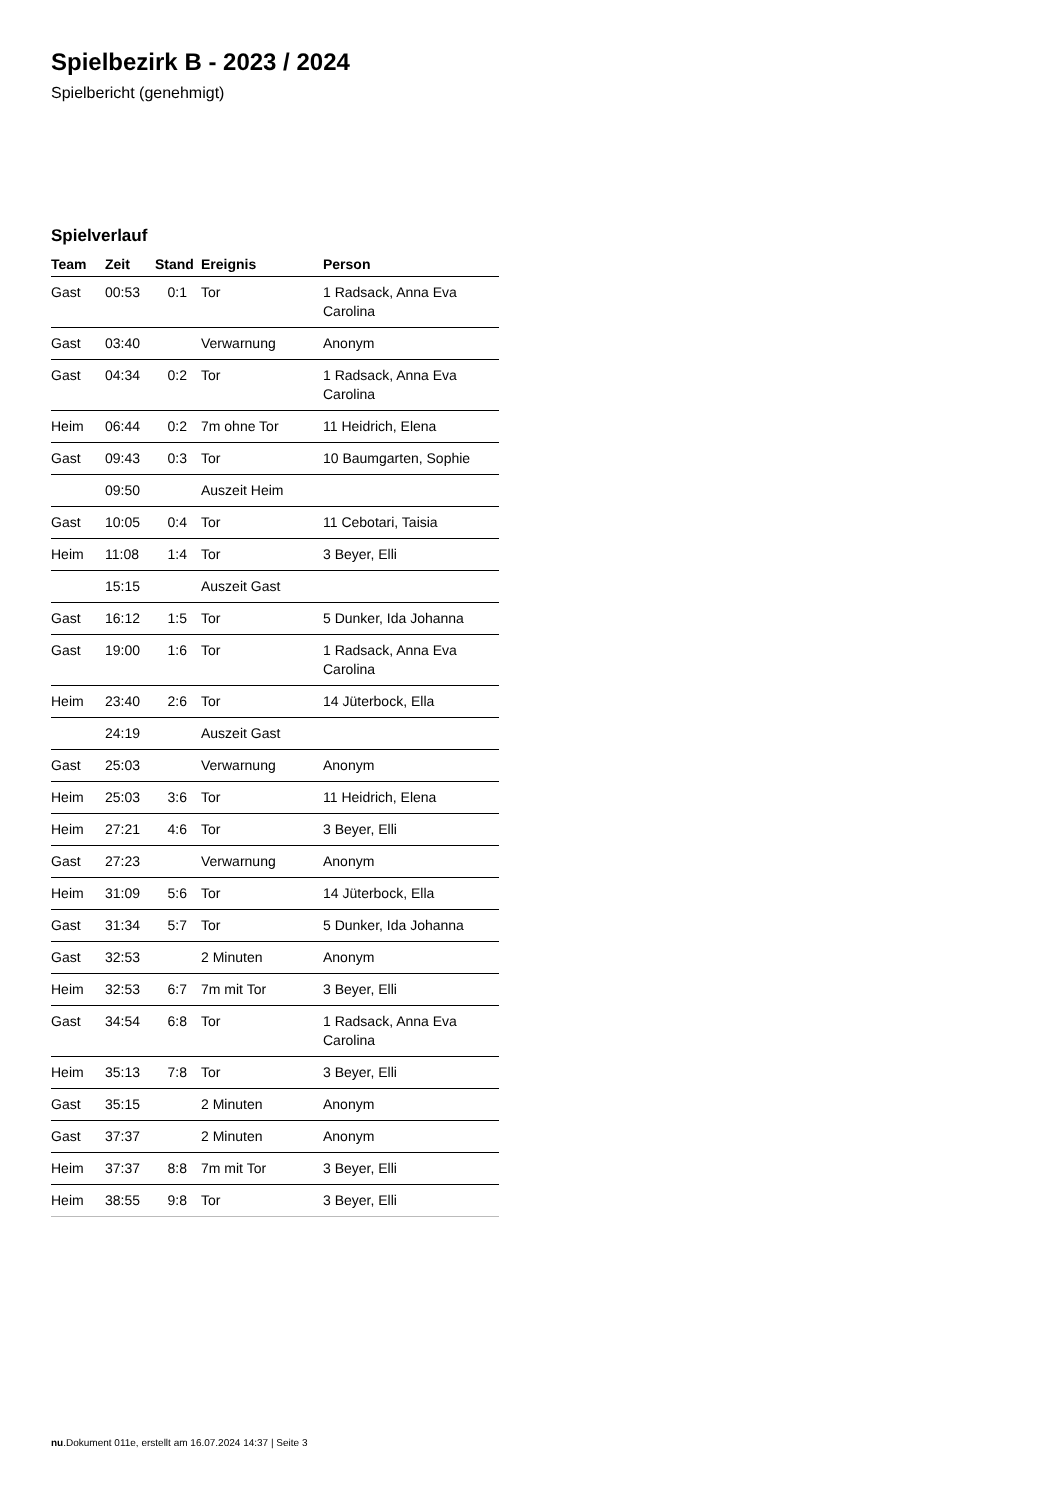Spielbezirk B - 2023 / 2024
Spielbericht (genehmigt)
Spielverlauf
| Team | Zeit | Stand | Ereignis | Person |
| --- | --- | --- | --- | --- |
| Gast | 00:53 | 0:1 | Tor | 1 Radsack, Anna Eva Carolina |
| Gast | 03:40 | | Verwarnung | Anonym |
| Gast | 04:34 | 0:2 | Tor | 1 Radsack, Anna Eva Carolina |
| Heim | 06:44 | 0:2 | 7m ohne Tor | 11 Heidrich, Elena |
| Gast | 09:43 | 0:3 | Tor | 10 Baumgarten, Sophie |
| | 09:50 | | Auszeit Heim | |
| Gast | 10:05 | 0:4 | Tor | 11 Cebotari, Taisia |
| Heim | 11:08 | 1:4 | Tor | 3 Beyer, Elli |
| | 15:15 | | Auszeit Gast | |
| Gast | 16:12 | 1:5 | Tor | 5 Dunker, Ida Johanna |
| Gast | 19:00 | 1:6 | Tor | 1 Radsack, Anna Eva Carolina |
| Heim | 23:40 | 2:6 | Tor | 14 Jüterbock, Ella |
| | 24:19 | | Auszeit Gast | |
| Gast | 25:03 | | Verwarnung | Anonym |
| Heim | 25:03 | 3:6 | Tor | 11 Heidrich, Elena |
| Heim | 27:21 | 4:6 | Tor | 3 Beyer, Elli |
| Gast | 27:23 | | Verwarnung | Anonym |
| Heim | 31:09 | 5:6 | Tor | 14 Jüterbock, Ella |
| Gast | 31:34 | 5:7 | Tor | 5 Dunker, Ida Johanna |
| Gast | 32:53 | | 2 Minuten | Anonym |
| Heim | 32:53 | 6:7 | 7m mit Tor | 3 Beyer, Elli |
| Gast | 34:54 | 6:8 | Tor | 1 Radsack, Anna Eva Carolina |
| Heim | 35:13 | 7:8 | Tor | 3 Beyer, Elli |
| Gast | 35:15 | | 2 Minuten | Anonym |
| Gast | 37:37 | | 2 Minuten | Anonym |
| Heim | 37:37 | 8:8 | 7m mit Tor | 3 Beyer, Elli |
| Heim | 38:55 | 9:8 | Tor | 3 Beyer, Elli |
nu.Dokument 011e, erstellt am 16.07.2024 14:37 | Seite 3